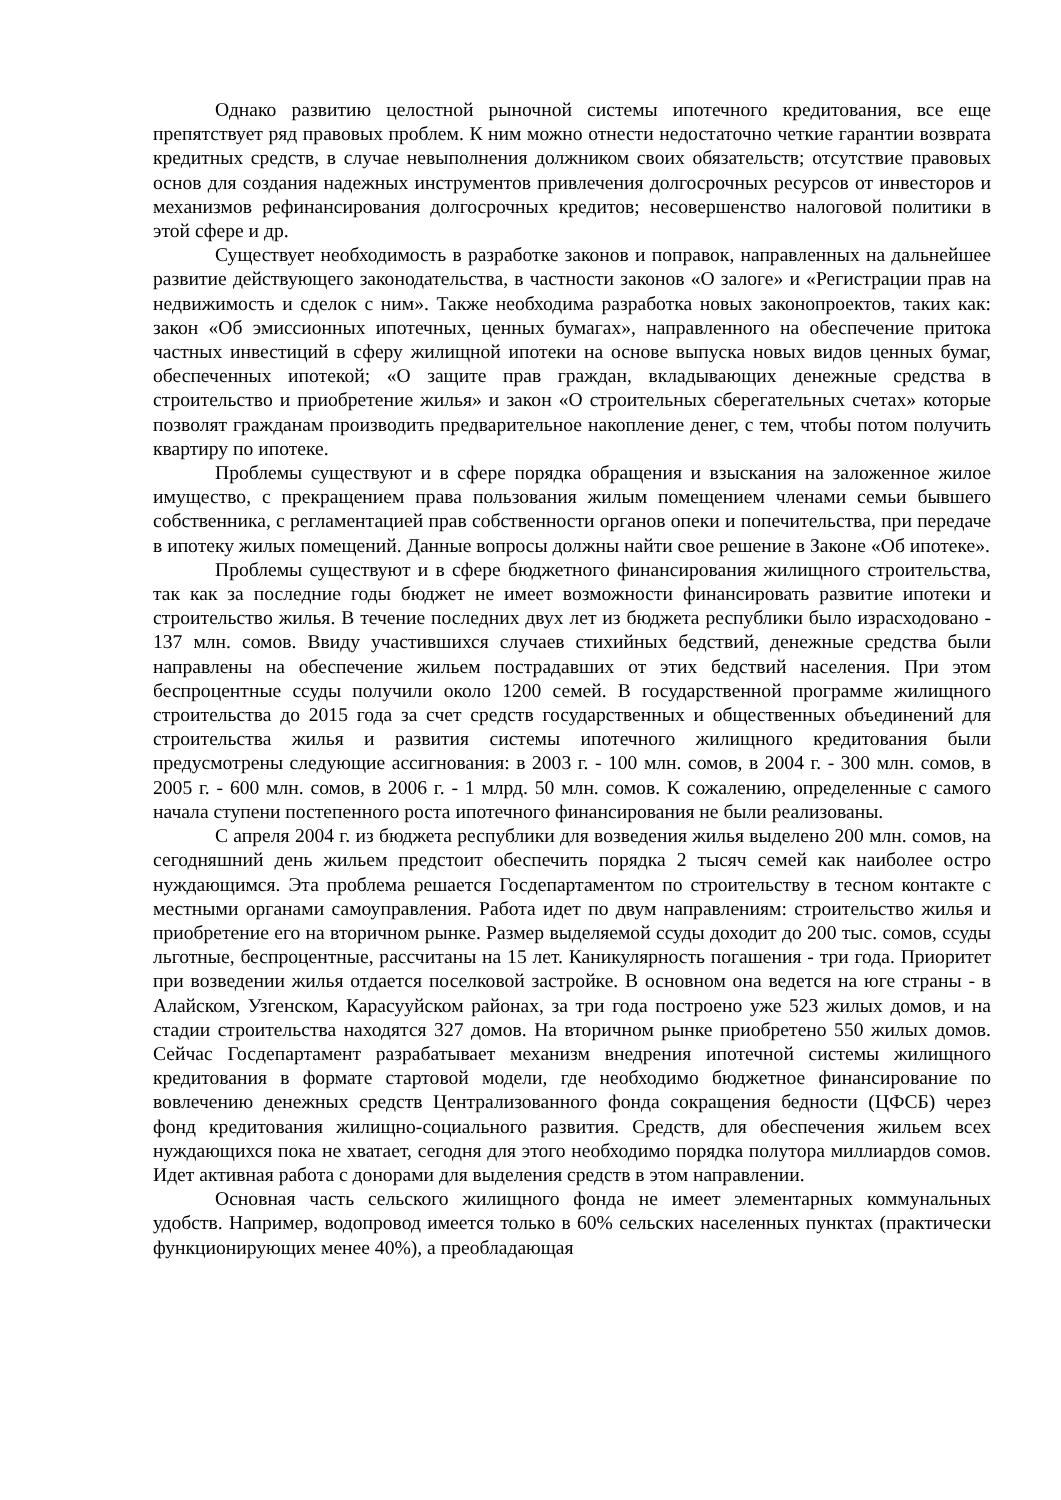Однако развитию целостной рыночной системы ипотечного кредитования, все еще препятствует ряд правовых проблем. К ним можно отнести недостаточно четкие гарантии возврата кредитных средств, в случае невыполнения должником своих обязательств; отсутствие правовых основ для создания надежных инструментов привлечения долгосрочных ресурсов от инвесторов и механизмов рефинансирования долгосрочных кредитов; несовершенство налоговой политики в этой сфере и др.
Существует необходимость в разработке законов и поправок, направленных на дальнейшее развитие действующего законодательства, в частности законов «О залоге» и «Регистрации прав на недвижимость и сделок с ним». Также необходима разработка новых законопроектов, таких как: закон «Об эмиссионных ипотечных, ценных бумагах», направленного на обеспечение притока частных инвестиций в сферу жилищной ипотеки на основе выпуска новых видов ценных бумаг, обеспеченных ипотекой; «О защите прав граждан, вкладывающих денежные средства в строительство и приобретение жилья» и закон «О строительных сберегательных счетах» которые позволят гражданам производить предварительное накопление денег, с тем, чтобы потом получить квартиру по ипотеке.
Проблемы существуют и в сфере порядка обращения и взыскания на заложенное жилое имущество, с прекращением права пользования жилым помещением членами семьи бывшего собственника, с регламентацией прав собственности органов опеки и попечительства, при передаче в ипотеку жилых помещений. Данные вопросы должны найти свое решение в Законе «Об ипотеке».
Проблемы существуют и в сфере бюджетного финансирования жилищного строительства, так как за последние годы бюджет не имеет возможности финансировать развитие ипотеки и строительство жилья. В течение последних двух лет из бюджета республики было израсходовано - 137 млн. сомов. Ввиду участившихся случаев стихийных бедствий, денежные средства были направлены на обеспечение жильем пострадавших от этих бедствий населения. При этом беспроцентные ссуды получили около 1200 семей. В государственной программе жилищного строительства до 2015 года за счет средств государственных и общественных объединений для строительства жилья и развития системы ипотечного жилищного кредитования были предусмотрены следующие ассигнования: в 2003 г. - 100 млн. сомов, в 2004 г. - 300 млн. сомов, в 2005 г. - 600 млн. сомов, в 2006 г. - 1 млрд. 50 млн. сомов. К сожалению, определенные с самого начала ступени постепенного роста ипотечного финансирования не были реализованы.
С апреля 2004 г. из бюджета республики для возведения жилья выделено 200 млн. сомов, на сегодняшний день жильем предстоит обеспечить порядка 2 тысяч семей как наиболее остро нуждающимся. Эта проблема решается Госдепартаментом по строительству в тесном контакте с местными органами самоуправления. Работа идет по двум направлениям: строительство жилья и приобретение его на вторичном рынке. Размер выделяемой ссуды доходит до 200 тыс. сомов, ссуды льготные, беспроцентные, рассчитаны на 15 лет. Каникулярность погашения - три года. Приоритет при возведении жилья отдается поселковой застройке. В основном она ведется на юге страны - в Алайском, Узгенском, Карасууйском районах, за три года построено уже 523 жилых домов, и на стадии строительства находятся 327 домов. На вторичном рынке приобретено 550 жилых домов. Сейчас Госдепартамент разрабатывает механизм внедрения ипотечной системы жилищного кредитования в формате стартовой модели, где необходимо бюджетное финансирование по вовлечению денежных средств Централизованного фонда сокращения бедности (ЦФСБ) через фонд кредитования жилищно-социального развития. Средств, для обеспечения жильем всех нуждающихся пока не хватает, сегодня для этого необходимо порядка полутора миллиардов сомов. Идет активная работа с донорами для выделения средств в этом направлении.
Основная часть сельского жилищного фонда не имеет элементарных коммунальных удобств. Например, водопровод имеется только в 60% сельских населенных пунктах (практически функционирующих менее 40%), а преобладающая